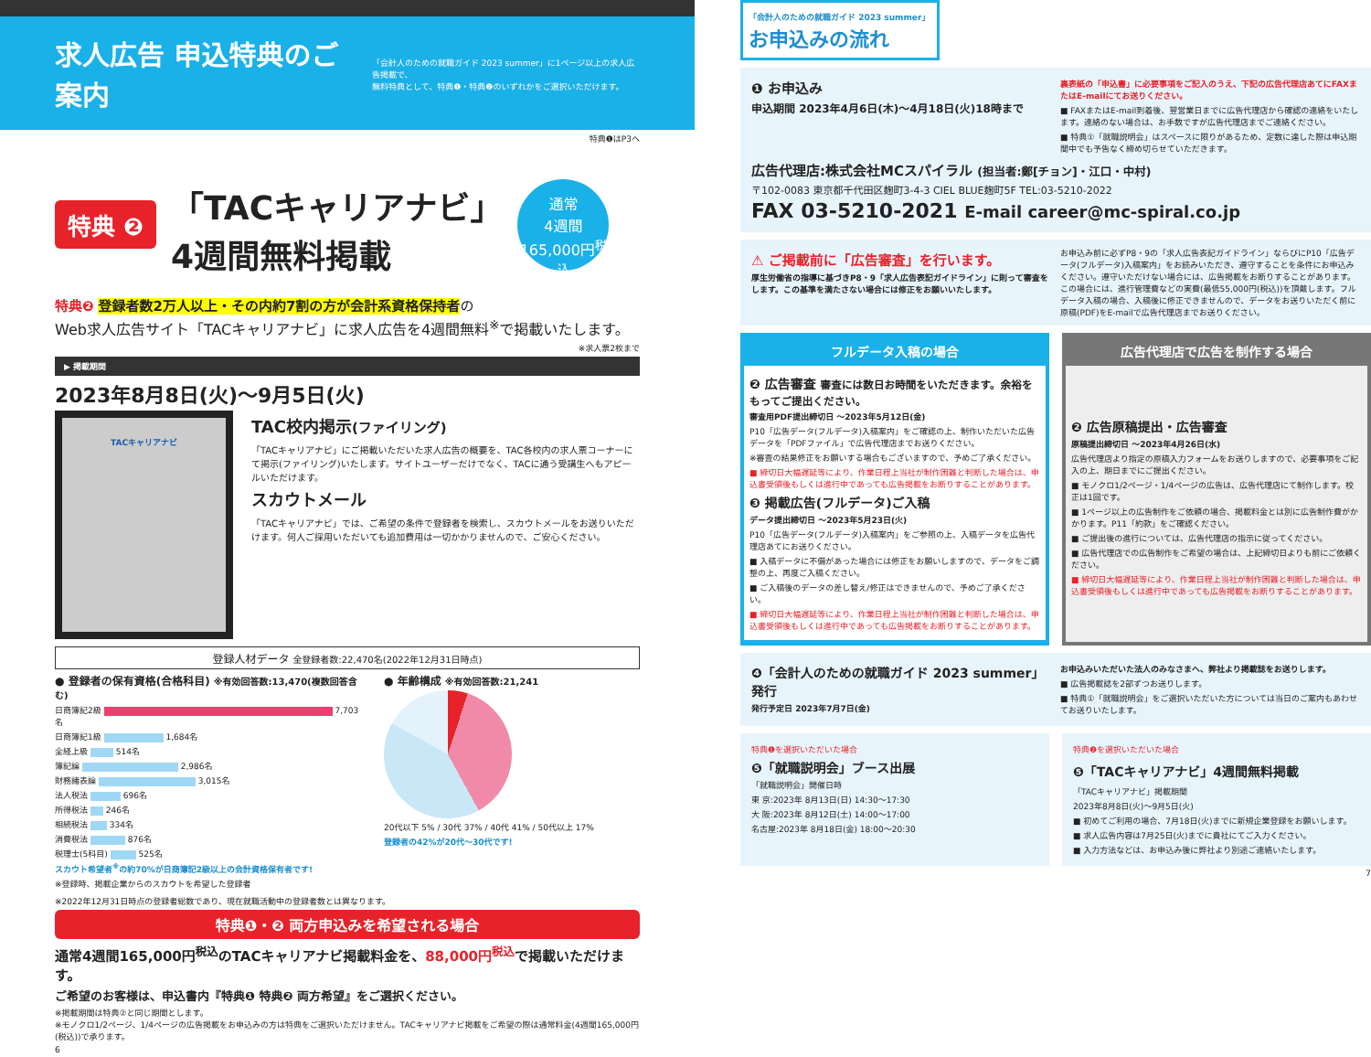求人広告 申込特典のご案内
「会計人のための就職ガイド 2023 summer」に1ページ以上の求人広告掲載で、
無料特典として、特典❶・特典❷のいずれかをご選択いただけます。
特典❶はP3へ
特典 ❷
「TACキャリアナビ」
4週間無料掲載
通常
4週間
165,000円<sup>税込</sup>
特典❷ 登録者数2万人以上・その内約7割の方が会計系資格保持者の
Web求人広告サイト「TACキャリアナビ」に求人広告を4週間無料<sup>※</sup>で掲載いたします。
※求人票2枚まで
▶ 掲載期間
2023年8月8日(火)〜9月5日(火)
TACキャリアナビ
TAC校内掲示(ファイリング)
「TACキャリアナビ」にご掲載いただいた求人広告の概要を、TAC各校内の求人票コーナーにて掲示(ファイリング)いたします。サイトユーザーだけでなく、TACに通う受講生へもアピールいただけます。
スカウトメール
「TACキャリアナビ」では、ご希望の条件で登録者を検索し、スカウトメールをお送りいただけます。何人ご採用いただいても追加費用は一切かかりませんので、ご安心ください。
登録人材データ 全登録者数:22,470名(2022年12月31日時点)
● 登録者の保有資格(合格科目) ※有効回答数:13,470(複数回答含む)
日商簿記2級 7,703名
日商簿記1級 1,684名
全経上級 514名
簿記論 2,986名
財務諸表論 3,015名
法人税法 696名
所得税法 246名
相続税法 334名
消費税法 876名
税理士(5科目) 525名
スカウト希望者<sup>※</sup>の約70%が日商簿記2級以上の会計資格保有者です!
※登録時、掲載企業からのスカウトを希望した登録者
● 年齢構成 ※有効回答数:21,241
20代以下 5% / 30代 37% / 40代 41% / 50代以上 17%
登録者の42%が20代〜30代です!
※2022年12月31日時点の登録者総数であり、現在就職活動中の登録者数とは異なります。
特典❶・❷ 両方申込みを希望される場合
通常4週間165,000円<sup>税込</sup>のTACキャリアナビ掲載料金を、88,000円<sup>税込</sup>で掲載いただけます。
ご希望のお客様は、申込書内『特典❶ 特典❷ 両方希望』をご選択ください。
※掲載期間は特典②と同じ期間とします。
※モノクロ1/2ページ、1/4ページの広告掲載をお申込みの方は特典をご選択いただけません。TACキャリアナビ掲載をご希望の際は通常料金(4週間165,000円(税込))で承ります。
6
「会計人のための就職ガイド 2023 summer」
お申込みの流れ
❶ お申込み
申込期間 2023年4月6日(木)〜4月18日(火)18時まで
裏表紙の「申込書」に必要事項をご記入のうえ、下記の広告代理店あてにFAXまたはE-mailにてお送りください。
■ FAXまたはE-mail到着後、翌営業日までに広告代理店から確認の連絡をいたします。連絡のない場合は、お手数ですが広告代理店までご連絡ください。
■ 特典①「就職説明会」はスペースに限りがあるため、定数に達した際は申込期間中でも予告なく締め切らせていただきます。
広告代理店:株式会社MCスパイラル (担当者:鄭[チョン]・江口・中村)
〒102-0083 東京都千代田区麹町3-4-3 CIEL BLUE麹町5F TEL:03-5210-2022
FAX 03-5210-2021 E-mail career@mc-spiral.co.jp
⚠ ご掲載前に「広告審査」を行います。
厚生労働省の指導に基づきP8・9「求人広告表記ガイドライン」に則って審査をします。この基準を満たさない場合には修正をお願いいたします。
お申込み前に必ずP8・9の「求人広告表記ガイドライン」ならびにP10「広告データ(フルデータ)入稿案内」をお読みいただき、遵守することを条件にお申込みください。遵守いただけない場合には、広告掲載をお断りすることがあります。この場合には、進行管理費などの実費(最低55,000円(税込))を頂戴します。フルデータ入稿の場合、入稿後に修正できませんので、データをお送りいただく前に原稿(PDF)をE-mailで広告代理店までお送りください。
フルデータ入稿の場合
❷ 広告審査 審査には数日お時間をいただきます。余裕をもってご提出ください。
審査用PDF提出締切日 〜2023年5月12日(金)
P10「広告データ(フルデータ)入稿案内」をご確認の上、制作いただいた広告データを「PDFファイル」で広告代理店までお送りください。
※審査の結果修正をお願いする場合もございますので、予めご了承ください。
■ 締切日大幅遅延等により、作業日程上当社が制作困難と判断した場合は、申込書受領後もしくは進行中であっても広告掲載をお断りすることがあります。
❸ 掲載広告(フルデータ)ご入稿
データ提出締切日 〜2023年5月23日(火)
P10「広告データ(フルデータ)入稿案内」をご参照の上、入稿データを広告代理店あてにお送りください。
■ 入稿データに不備があった場合には修正をお願いしますので、データをご調整の上、再度ご入稿ください。
■ ご入稿後のデータの差し替え/修正はできませんので、予めご了承ください。
■ 締切日大幅遅延等により、作業日程上当社が制作困難と判断した場合は、申込書受領後もしくは進行中であっても広告掲載をお断りすることがあります。
広告代理店で広告を制作する場合
❷ 広告原稿提出・広告審査
原稿提出締切日 〜2023年4月26日(水)
広告代理店より指定の原稿入力フォームをお送りしますので、必要事項をご記入の上、期日までにご提出ください。
■ モノクロ1/2ページ・1/4ページの広告は、広告代理店にて制作します。校正は1回です。
■ 1ページ以上の広告制作をご依頼の場合、掲載料金とは別に広告制作費がかかります。P11「約款」をご確認ください。
■ ご提出後の進行については、広告代理店の指示に従ってください。
■ 広告代理店での広告制作をご希望の場合は、上記締切日よりも前にご依頼ください。
■ 締切日大幅遅延等により、作業日程上当社が制作困難と判断した場合は、申込書受領後もしくは進行中であっても広告掲載をお断りすることがあります。
❹「会計人のための就職ガイド 2023 summer」発行
発行予定日 2023年7月7日(金)
お申込みいただいた法人のみなさまへ、弊社より掲載誌をお送りします。
■ 広告掲載誌を2部ずつお送りします。
■ 特典①「就職説明会」をご選択いただいた方については当日のご案内もあわせてお送りいたします。
特典❶を選択いただいた場合
❺「就職説明会」ブース出展
「就職説明会」開催日時
東 京:2023年 8月13日(日) 14:30〜17:30
大 阪:2023年 8月12日(土) 14:00〜17:00
名古屋:2023年 8月18日(金) 18:00〜20:30
特典❷を選択いただいた場合
❺「TACキャリアナビ」4週間無料掲載
「TACキャリアナビ」掲載期間
2023年8月8日(火)〜9月5日(火)
■ 初めてご利用の場合、7月18日(火)までに新規企業登録をお願いします。
■ 求人広告内容は7月25日(火)までに貴社にてご入力ください。
■ 入力方法などは、お申込み後に弊社より別途ご連絡いたします。
7